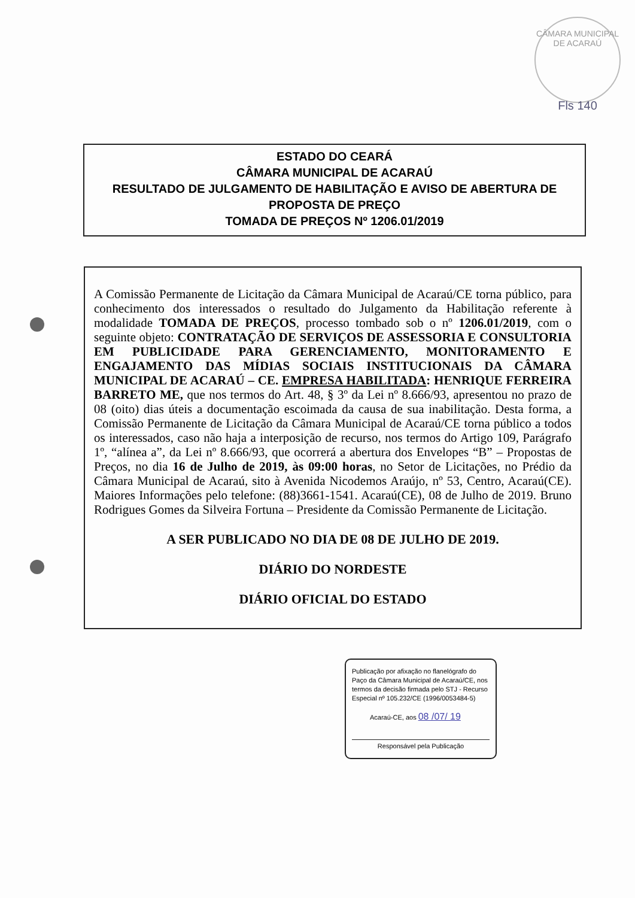CÂMARA MUNICIPAL DE ACARAÚ
Fls 140
ESTADO DO CEARÁ
CÂMARA MUNICIPAL DE ACARAÚ
RESULTADO DE JULGAMENTO DE HABILITAÇÃO E AVISO DE ABERTURA DE PROPOSTA DE PREÇO
TOMADA DE PREÇOS Nº 1206.01/2019
A Comissão Permanente de Licitação da Câmara Municipal de Acaraú/CE torna público, para conhecimento dos interessados o resultado do Julgamento da Habilitação referente à modalidade TOMADA DE PREÇOS, processo tombado sob o nº 1206.01/2019, com o seguinte objeto: CONTRATAÇÃO DE SERVIÇOS DE ASSESSORIA E CONSULTORIA EM PUBLICIDADE PARA GERENCIAMENTO, MONITORAMENTO E ENGAJAMENTO DAS MÍDIAS SOCIAIS INSTITUCIONAIS DA CÂMARA MUNICIPAL DE ACARAÚ – CE. EMPRESA HABILITADA: HENRIQUE FERREIRA BARRETO ME, que nos termos do Art. 48, § 3º da Lei nº 8.666/93, apresentou no prazo de 08 (oito) dias úteis a documentação escoimada da causa de sua inabilitação. Desta forma, a Comissão Permanente de Licitação da Câmara Municipal de Acaraú/CE torna público a todos os interessados, caso não haja a interposição de recurso, nos termos do Artigo 109, Parágrafo 1º, “alínea a”, da Lei nº 8.666/93, que ocorrerá a abertura dos Envelopes “B” – Propostas de Preços, no dia 16 de Julho de 2019, às 09:00 horas, no Setor de Licitações, no Prédio da Câmara Municipal de Acaraú, sito à Avenida Nicodemos Araújo, nº 53, Centro, Acaraú(CE). Maiores Informações pelo telefone: (88)3661-1541. Acaraú(CE), 08 de Julho de 2019. Bruno Rodrigues Gomes da Silveira Fortuna – Presidente da Comissão Permanente de Licitação.
A SER PUBLICADO NO DIA DE 08 DE JULHO DE 2019.
DIÁRIO DO NORDESTE
DIÁRIO OFICIAL DO ESTADO
Publicação por afixação no flanelógrafo do Paço da Câmara Municipal de Acaraú/CE, nos termos da decisão firmada pelo STJ - Recurso Especial nº 105.232/CE (1996/0053484-5)
Acaraú-CE, aos 08 /07/ 19
Responsável pela Publicação